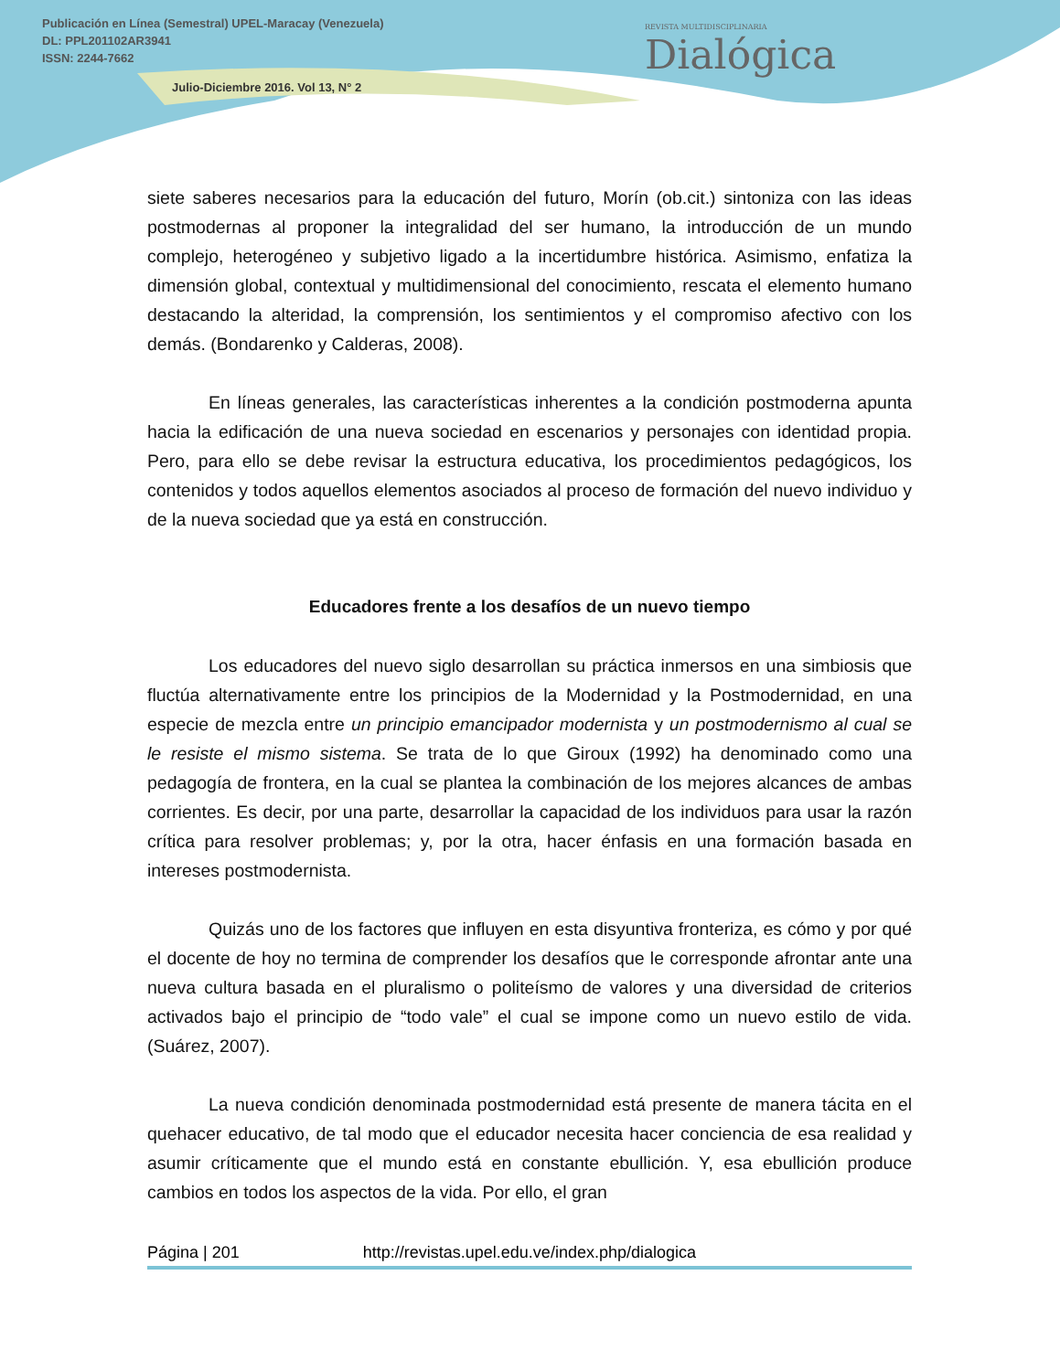Publicación en Línea (Semestral) UPEL-Maracay (Venezuela)
DL: PPL201102AR3941
ISSN: 2244-7662
Julio-Diciembre 2016. Vol 13, N° 2
REVISTA MULTIDISCIPLINARIA
Dialógica
siete saberes necesarios para la educación del futuro, Morín (ob.cit.) sintoniza con las ideas postmodernas al proponer la integralidad del ser humano, la introducción de un mundo complejo, heterogéneo y subjetivo ligado a la incertidumbre histórica. Asimismo, enfatiza la dimensión global, contextual y multidimensional del conocimiento, rescata el elemento humano destacando la alteridad, la comprensión, los sentimientos y el compromiso afectivo con los demás. (Bondarenko y Calderas, 2008).
En líneas generales, las características inherentes a la condición postmoderna apunta hacia la edificación de una nueva sociedad en escenarios y personajes con identidad propia. Pero, para ello se debe revisar la estructura educativa, los procedimientos pedagógicos, los contenidos y todos aquellos elementos asociados al proceso de formación del nuevo individuo y de la nueva sociedad que ya está en construcción.
Educadores frente a los desafíos de un nuevo tiempo
Los educadores del nuevo siglo desarrollan su práctica inmersos en una simbiosis que fluctúa alternativamente entre los principios de la Modernidad y la Postmodernidad, en una especie de mezcla entre un principio emancipador modernista y un postmodernismo al cual se le resiste el mismo sistema. Se trata de lo que Giroux (1992) ha denominado como una pedagogía de frontera, en la cual se plantea la combinación de los mejores alcances de ambas corrientes. Es decir, por una parte, desarrollar la capacidad de los individuos para usar la razón crítica para resolver problemas; y, por la otra, hacer énfasis en una formación basada en intereses postmodernista.
Quizás uno de los factores que influyen en esta disyuntiva fronteriza, es cómo y por qué el docente de hoy no termina de comprender los desafíos que le corresponde afrontar ante una nueva cultura basada en el pluralismo o politeísmo de valores y una diversidad de criterios activados bajo el principio de “todo vale” el cual se impone como un nuevo estilo de vida. (Suárez, 2007).
La nueva condición denominada postmodernidad está presente de manera tácita en el quehacer educativo, de tal modo que el educador necesita hacer conciencia de esa realidad y asumir críticamente que el mundo está en constante ebullición. Y, esa ebullición produce cambios en todos los aspectos de la vida. Por ello, el gran
Página | 201 http://revistas.upel.edu.ve/index.php/dialogica